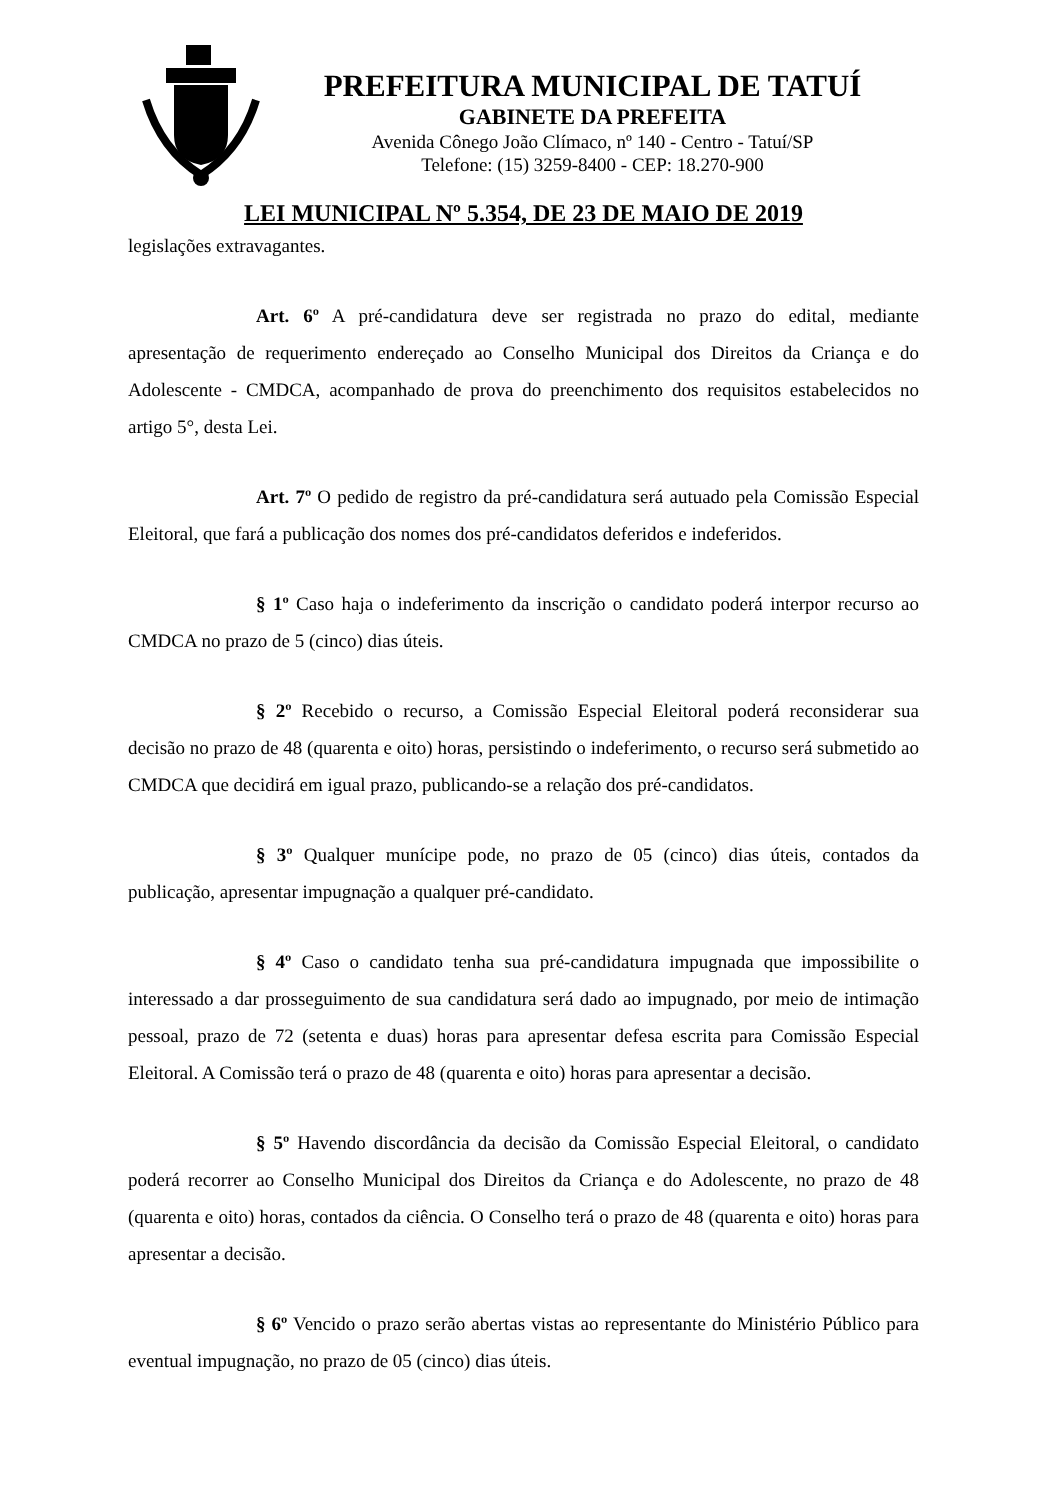PREFEITURA MUNICIPAL DE TATUÍ
GABINETE DA PREFEITA
Avenida Cônego João Clímaco, nº 140 - Centro - Tatuí/SP
Telefone: (15) 3259-8400 - CEP: 18.270-900
LEI MUNICIPAL Nº 5.354, DE 23 DE MAIO DE 2019
legislações extravagantes.
Art. 6º A pré-candidatura deve ser registrada no prazo do edital, mediante apresentação de requerimento endereçado ao Conselho Municipal dos Direitos da Criança e do Adolescente - CMDCA, acompanhado de prova do preenchimento dos requisitos estabelecidos no artigo 5°, desta Lei.
Art. 7º O pedido de registro da pré-candidatura será autuado pela Comissão Especial Eleitoral, que fará a publicação dos nomes dos pré-candidatos deferidos e indeferidos.
§ 1º Caso haja o indeferimento da inscrição o candidato poderá interpor recurso ao CMDCA no prazo de 5 (cinco) dias úteis.
§ 2º Recebido o recurso, a Comissão Especial Eleitoral poderá reconsiderar sua decisão no prazo de 48 (quarenta e oito) horas, persistindo o indeferimento, o recurso será submetido ao CMDCA que decidirá em igual prazo, publicando-se a relação dos pré-candidatos.
§ 3º Qualquer munícipe pode, no prazo de 05 (cinco) dias úteis, contados da publicação, apresentar impugnação a qualquer pré-candidato.
§ 4º Caso o candidato tenha sua pré-candidatura impugnada que impossibilite o interessado a dar prosseguimento de sua candidatura será dado ao impugnado, por meio de intimação pessoal, prazo de 72 (setenta e duas) horas para apresentar defesa escrita para Comissão Especial Eleitoral. A Comissão terá o prazo de 48 (quarenta e oito) horas para apresentar a decisão.
§ 5º Havendo discordância da decisão da Comissão Especial Eleitoral, o candidato poderá recorrer ao Conselho Municipal dos Direitos da Criança e do Adolescente, no prazo de 48 (quarenta e oito) horas, contados da ciência. O Conselho terá o prazo de 48 (quarenta e oito) horas para apresentar a decisão.
§ 6º Vencido o prazo serão abertas vistas ao representante do Ministério Público para eventual impugnação, no prazo de 05 (cinco) dias úteis.